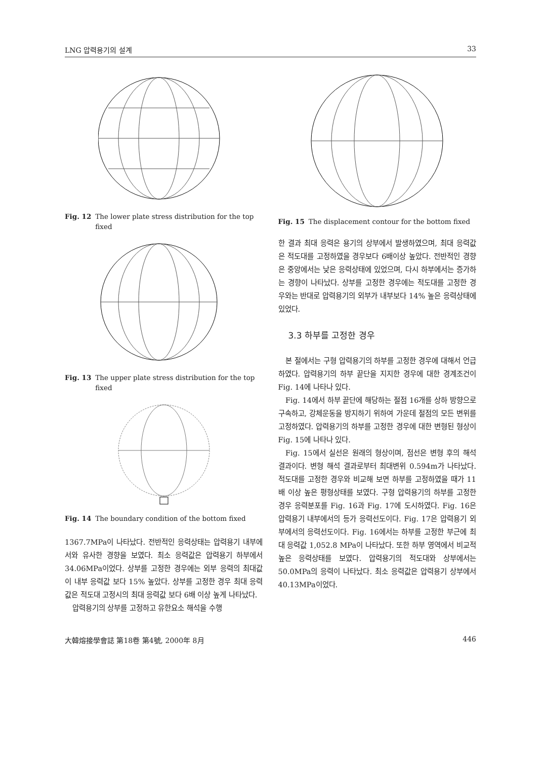LNG 압력용기의 설계 33
Fig. 12 The lower plate stress distribution for the top fixed
Fig. 13 The upper plate stress distribution for the top fixed
Fig. 14 The boundary condition of the bottom fixed
1367.7MPa이 나타났다. 전반적인 응력상태는 압력용기 내부에서와 유사한 경향을 보였다. 최소 응력값은 압력용기 하부에서 34.06MPa이었다. 상부를 고정한 경우에는 외부 응력의 최대값이 내부 응력값 보다 15% 높았다. 상부를 고정한 경우 최대 응력값은 적도대 고정시의 최대 응력값 보다 6배 이상 높게 나타났다.
압력용기의 상부를 고정하고 유한요소 해석을 수행
Fig. 15 The displacement contour for the bottom fixed
한 결과 최대 응력은 용기의 상부에서 발생하였으며, 최대 응력값은 적도대를 고정하였을 경우보다 6배이상 높았다. 전반적인 경향은 중앙에서는 낮은 응력상태에 있었으며, 다시 하부에서는 증가하는 경향이 나타났다. 상부를 고정한 경우에는 적도대를 고정한 경우와는 반대로 압력용기의 외부가 내부보다 14% 높은 응력상태에 있었다.
3.3 하부를 고정한 경우
본 절에서는 구형 압력용기의 하부를 고정한 경우에 대해서 언급하였다. 압력용기의 하부 끝단을 지지한 경우에 대한 경계조건이 Fig. 14에 나타나 있다.
Fig. 14에서 하부 끝단에 해당하는 절점 16개를 상하 방향으로 구속하고, 강체운동을 방지하기 위하여 가운데 절점의 모든 변위를 고정하였다. 압력용기의 하부를 고정한 경우에 대한 변형된 형상이 Fig. 15에 나타나 있다.
Fig. 15에서 실선은 원래의 형상이며, 점선은 변형 후의 해석 결과이다. 변형 해석 결과로부터 최대변위 0.594m가 나타났다. 적도대를 고정한 경우와 비교해 보면 하부를 고정하였을 때가 11배 이상 높은 평형상태를 보였다. 구형 압력용기의 하부를 고정한 경우 응력분포를 Fig. 16과 Fig. 17에 도시하였다. Fig. 16은 압력용기 내부에서의 등가 응력선도이다. Fig. 17은 압력용기 외부에서의 응력선도이다. Fig. 16에서는 하부를 고정한 부근에 최대 응력값 1,052.8 MPa이 나타났다. 또한 하부 영역에서 비교적 높은 응력상태를 보였다. 압력용기의 적도대와 상부에서는 50.0MPa의 응력이 나타났다. 최소 응력값은 압력용기 상부에서 40.13MPa이었다.
大韓熔接學會誌 第18卷 第4號, 2000年 8月 446